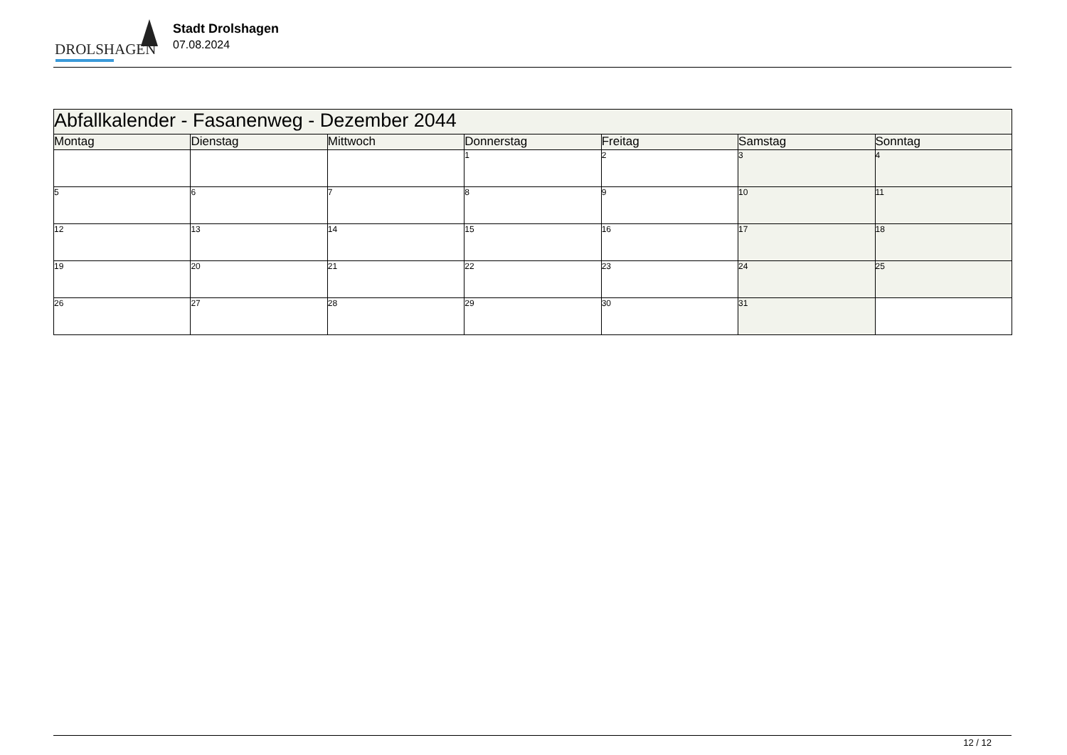DROLSHAGEN
Stadt Drolshagen
07.08.2024
| Abfallkalender - Fasanenweg - Dezember 2044 | | | | | | |
| --- | --- | --- | --- | --- | --- | --- |
| Montag | Dienstag | Mittwoch | Donnerstag | Freitag | Samstag | Sonntag |
| | | | 1 | 2 | 3 | 4 |
| 5 | 6 | 7 | 8 | 9 | 10 | 11 |
| 12 | 13 | 14 | 15 | 16 | 17 | 18 |
| 19 | 20 | 21 | 22 | 23 | 24 | 25 |
| 26 | 27 | 28 | 29 | 30 | 31 | |
12 / 12